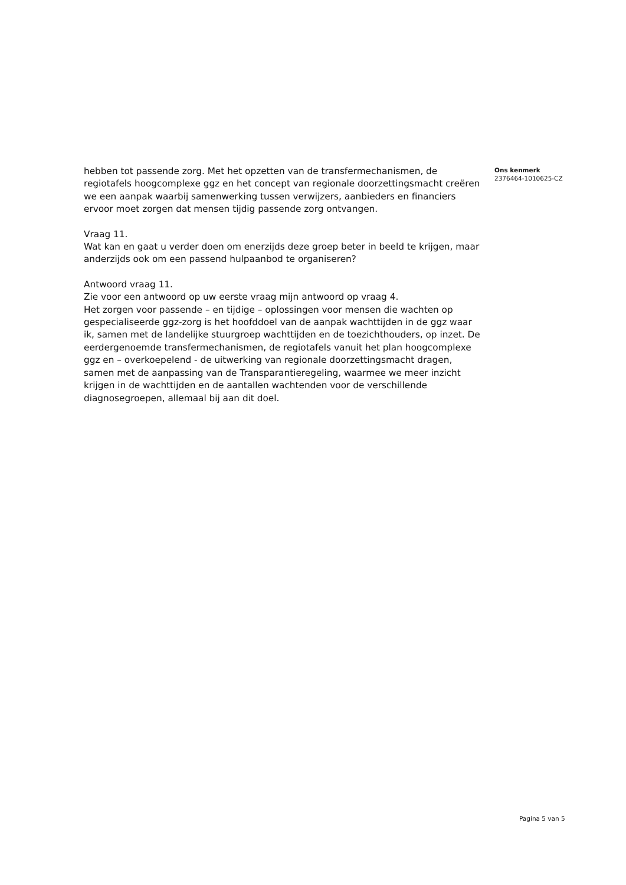hebben tot passende zorg. Met het opzetten van de transfermechanismen, de regiotafels hoogcomplexe ggz en het concept van regionale doorzettingsmacht creëren we een aanpak waarbij samenwerking tussen verwijzers, aanbieders en financiers ervoor moet zorgen dat mensen tijdig passende zorg ontvangen.
Vraag 11.
Wat kan en gaat u verder doen om enerzijds deze groep beter in beeld te krijgen, maar anderzijds ook om een passend hulpaanbod te organiseren?
Antwoord vraag 11.
Zie voor een antwoord op uw eerste vraag mijn antwoord op vraag 4.
Het zorgen voor passende – en tijdige – oplossingen voor mensen die wachten op gespecialiseerde ggz-zorg is het hoofddoel van de aanpak wachttijden in de ggz waar ik, samen met de landelijke stuurgroep wachttijden en de toezichthouders, op inzet. De eerdergenoemde transfermechanismen, de regiotafels vanuit het plan hoogcomplexe ggz en – overkoepelend - de uitwerking van regionale doorzettingsmacht dragen, samen met de aanpassing van de Transparantieregeling, waarmee we meer inzicht krijgen in de wachttijden en de aantallen wachtenden voor de verschillende diagnosegroepen, allemaal bij aan dit doel.
Ons kenmerk
2376464-1010625-CZ
Pagina 5 van 5